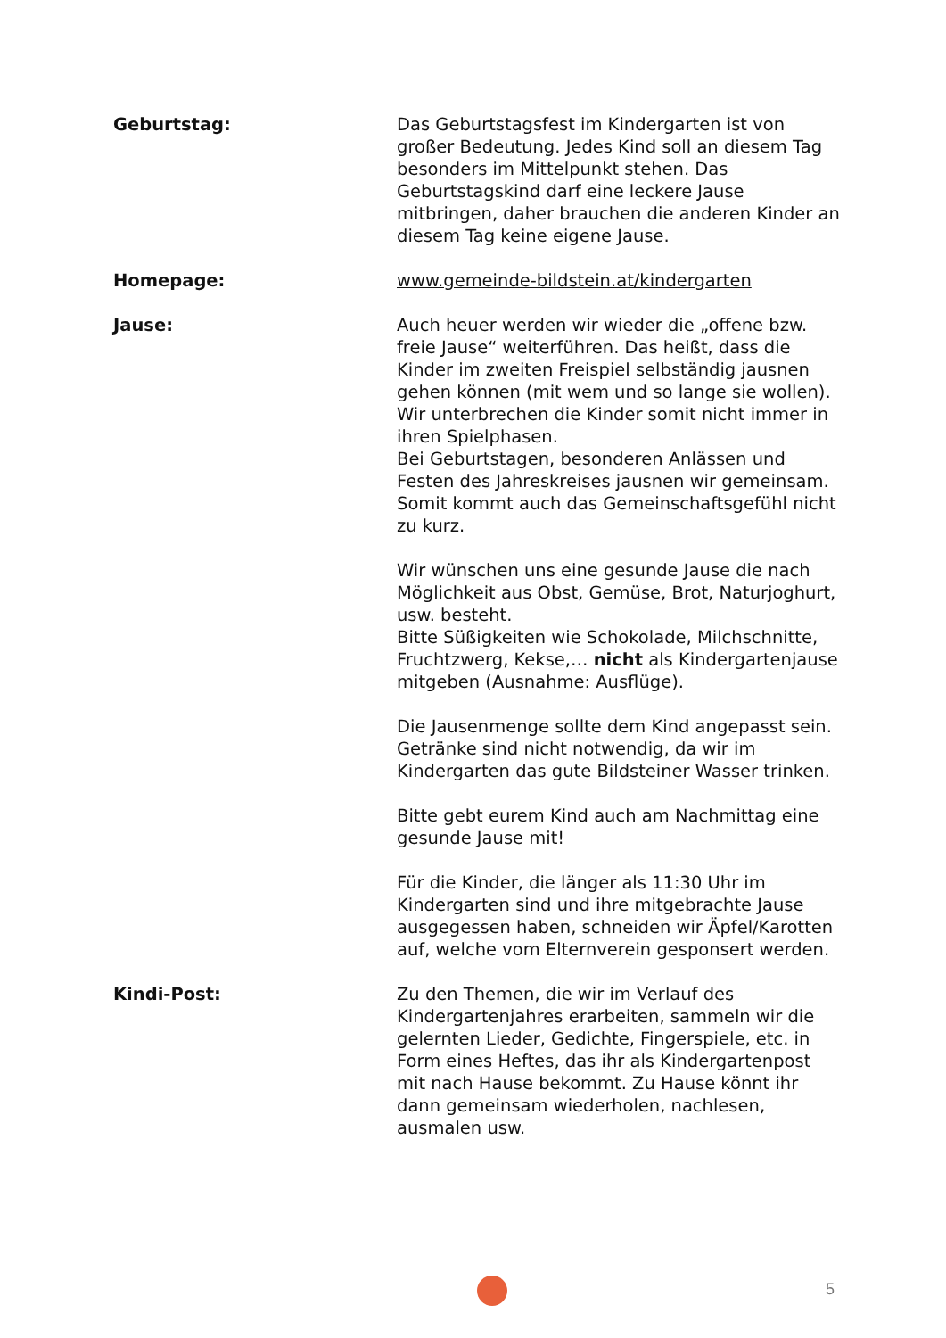Geburtstag: Das Geburtstagsfest im Kindergarten ist von großer Bedeutung. Jedes Kind soll an diesem Tag besonders im Mittelpunkt stehen. Das Geburtstagskind darf eine leckere Jause mitbringen, daher brauchen die anderen Kinder an diesem Tag keine eigene Jause.
Homepage: www.gemeinde-bildstein.at/kindergarten
Jause: Auch heuer werden wir wieder die „offene bzw. freie Jause“ weiterführen. Das heißt, dass die Kinder im zweiten Freispiel selbständig jausnen gehen können (mit wem und so lange sie wollen).
Wir unterbrechen die Kinder somit nicht immer in ihren Spielphasen.
Bei Geburtstagen, besonderen Anlässen und Festen des Jahreskreises jausnen wir gemeinsam. Somit kommt auch das Gemeinschaftsgefühl nicht zu kurz.
Wir wünschen uns eine gesunde Jause die nach Möglichkeit aus Obst, Gemüse, Brot, Naturjoghurt, usw. besteht.
Bitte Süßigkeiten wie Schokolade, Milchschnitte, Fruchtzwerg, Kekse,… nicht als Kindergartenjause mitgeben (Ausnahme: Ausflüge).
Die Jausenmenge sollte dem Kind angepasst sein. Getränke sind nicht notwendig, da wir im Kindergarten das gute Bildsteiner Wasser trinken.
Bitte gebt eurem Kind auch am Nachmittag eine gesunde Jause mit!
Für die Kinder, die länger als 11:30 Uhr im Kindergarten sind und ihre mitgebrachte Jause ausgegessen haben, schneiden wir Äpfel/Karotten auf, welche vom Elternverein gesponsert werden.
Kindi-Post: Zu den Themen, die wir im Verlauf des Kindergartenjahres erarbeiten, sammeln wir die gelernten Lieder, Gedichte, Fingerspiele, etc. in Form eines Heftes, das ihr als Kindergartenpost mit nach Hause bekommt. Zu Hause könnt ihr dann gemeinsam wiederholen, nachlesen, ausmalen usw.
5